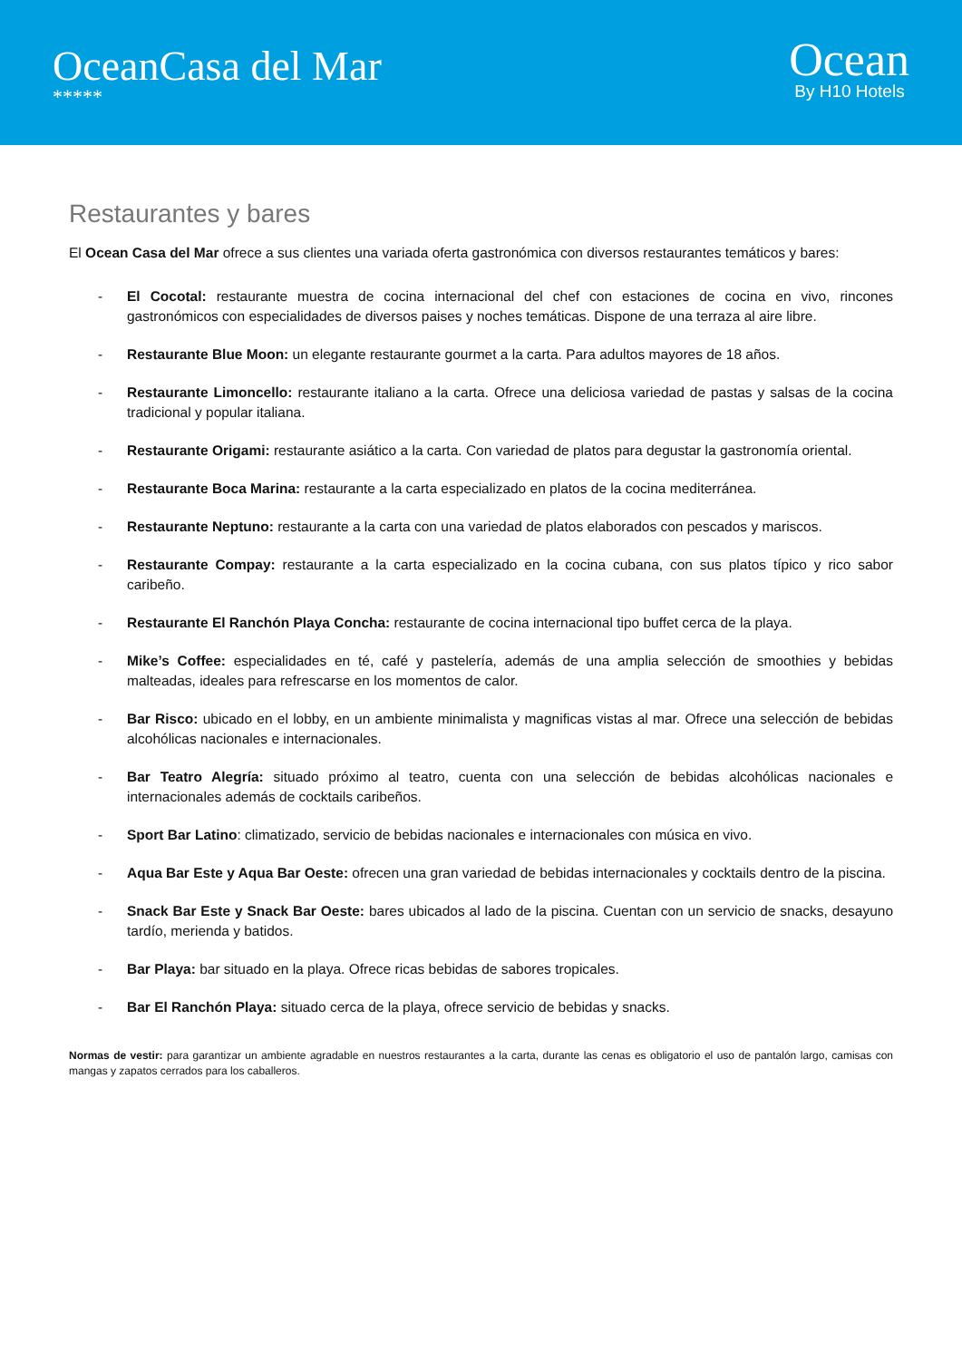OceanCasa del Mar
*****
Ocean
By H10 Hotels
Restaurantes y bares
El Ocean Casa del Mar ofrece a sus clientes una variada oferta gastronómica con diversos restaurantes temáticos y bares:
- El Cocotal: restaurante muestra de cocina internacional del chef con estaciones de cocina en vivo, rincones gastronómicos con especialidades de diversos paises y noches temáticas. Dispone de una terraza al aire libre.
- Restaurante Blue Moon: un elegante restaurante gourmet a la carta. Para adultos mayores de 18 años.
- Restaurante Limoncello: restaurante italiano a la carta. Ofrece una deliciosa variedad de pastas y salsas de la cocina tradicional y popular italiana.
- Restaurante Origami: restaurante asiático a la carta. Con variedad de platos para degustar la gastronomía oriental.
- Restaurante Boca Marina: restaurante a la carta especializado en platos de la cocina mediterránea.
- Restaurante Neptuno: restaurante a la carta con una variedad de platos elaborados con pescados y mariscos.
- Restaurante Compay: restaurante a la carta especializado en la cocina cubana, con sus platos típico y rico sabor caribeño.
- Restaurante El Ranchón Playa Concha: restaurante de cocina internacional tipo buffet cerca de la playa.
- Mike’s Coffee: especialidades en té, café y pastelería, además de una amplia selección de smoothies y bebidas malteadas, ideales para refrescarse en los momentos de calor.
- Bar Risco: ubicado en el lobby, en un ambiente minimalista y magnificas vistas al mar. Ofrece una selección de bebidas alcohólicas nacionales e internacionales.
- Bar Teatro Alegría: situado próximo al teatro, cuenta con una selección de bebidas alcohólicas nacionales e internacionales además de cocktails caribeños.
- Sport Bar Latino: climatizado, servicio de bebidas nacionales e internacionales con música en vivo.
- Aqua Bar Este y Aqua Bar Oeste: ofrecen una gran variedad de bebidas internacionales y cocktails dentro de la piscina.
- Snack Bar Este y Snack Bar Oeste: bares ubicados al lado de la piscina. Cuentan con un servicio de snacks, desayuno tardío, merienda y batidos.
- Bar Playa: bar situado en la playa. Ofrece ricas bebidas de sabores tropicales.
- Bar El Ranchón Playa: situado cerca de la playa, ofrece servicio de bebidas y snacks.
Normas de vestir: para garantizar un ambiente agradable en nuestros restaurantes a la carta, durante las cenas es obligatorio el uso de pantalón largo, camisas con mangas y zapatos cerrados para los caballeros.